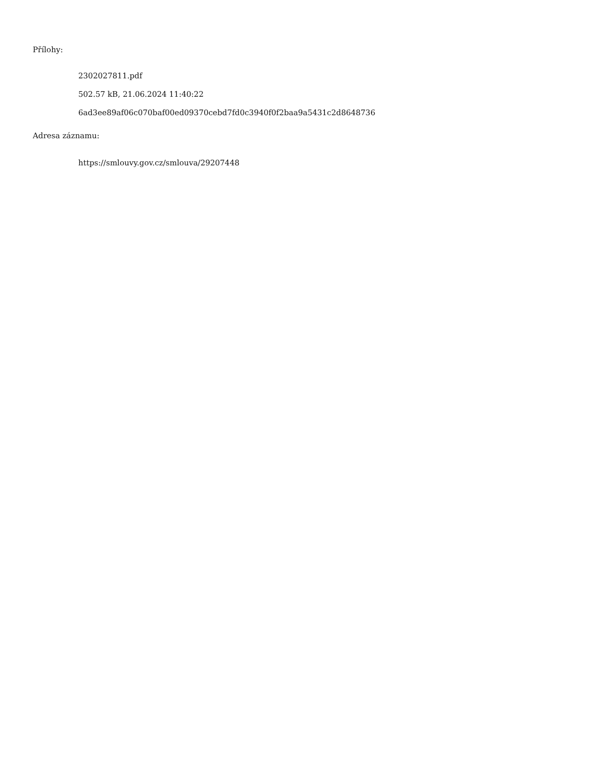Přílohy:
2302027811.pdf
502.57 kB, 21.06.2024 11:40:22
6ad3ee89af06c070baf00ed09370cebd7fd0c3940f0f2baa9a5431c2d8648736
Adresa záznamu:
https://smlouvy.gov.cz/smlouva/29207448